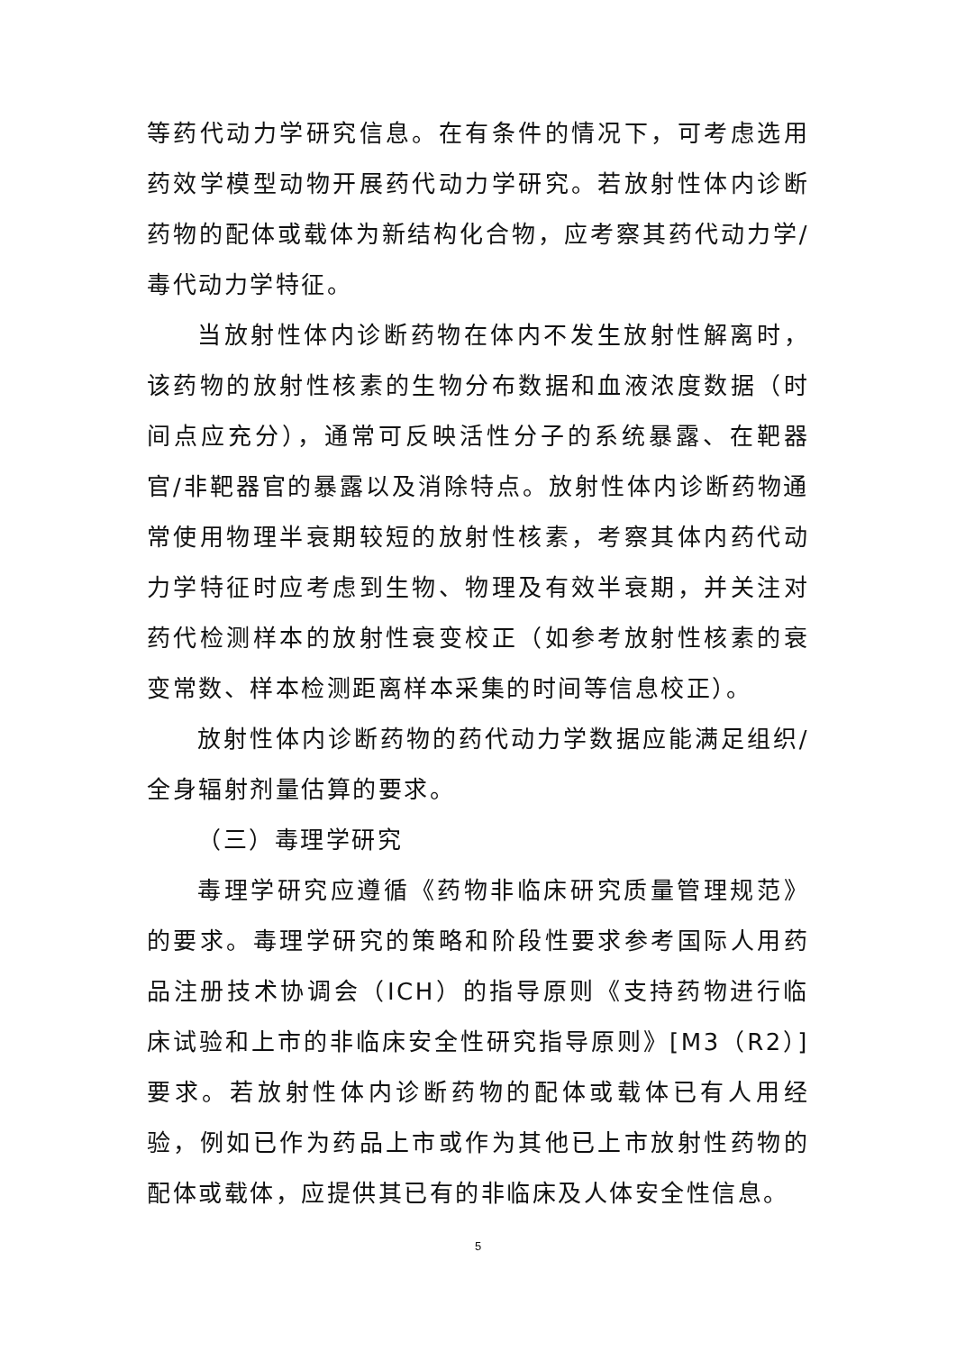等药代动力学研究信息。在有条件的情况下，可考虑选用药效学模型动物开展药代动力学研究。若放射性体内诊断药物的配体或载体为新结构化合物，应考察其药代动力学/毒代动力学特征。
当放射性体内诊断药物在体内不发生放射性解离时，该药物的放射性核素的生物分布数据和血液浓度数据（时间点应充分），通常可反映活性分子的系统暴露、在靶器官/非靶器官的暴露以及消除特点。放射性体内诊断药物通常使用物理半衰期较短的放射性核素，考察其体内药代动力学特征时应考虑到生物、物理及有效半衰期，并关注对药代检测样本的放射性衰变校正（如参考放射性核素的衰变常数、样本检测距离样本采集的时间等信息校正）。
放射性体内诊断药物的药代动力学数据应能满足组织/全身辐射剂量估算的要求。
（三）毒理学研究
毒理学研究应遵循《药物非临床研究质量管理规范》的要求。毒理学研究的策略和阶段性要求参考国际人用药品注册技术协调会（ICH）的指导原则《支持药物进行临床试验和上市的非临床安全性研究指导原则》[M3（R2）]要求。若放射性体内诊断药物的配体或载体已有人用经验，例如已作为药品上市或作为其他已上市放射性药物的配体或载体，应提供其已有的非临床及人体安全性信息。
5